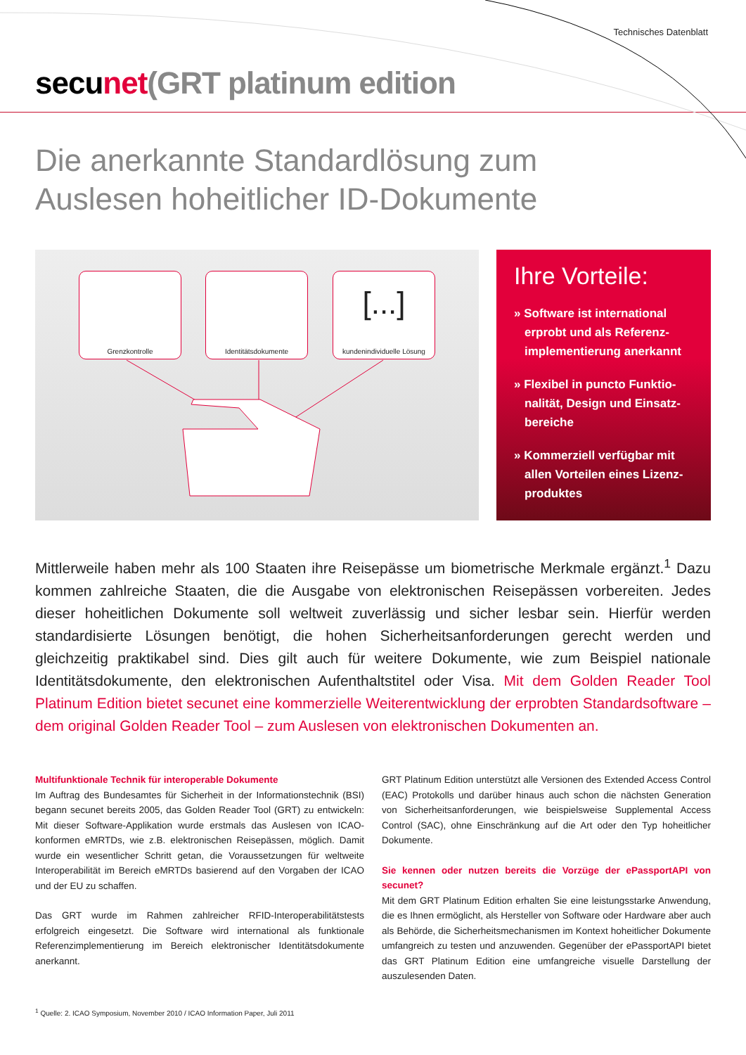Technisches Datenblatt
secu net(GRT platinum edition
Die anerkannte Standardlösung zum
Auslesen hoheitlicher ID-Dokumente
Grenzkontrolle Identitätsdokumente
[...]
kundenindividuelle Lösung
Ihre Vorteile:
» Software ist international erprobt und als Referenz­implementierung anerkannt
» Flexibel in puncto Funktio­nalität, Design und Einsatz­bereiche
» Kommerziell verfügbar mit allen Vorteilen eines Lizenz­produktes
Mittlerweile haben mehr als 100 Staaten ihre Reisepässe um biometrische Merkmale ergänzt.<sup>1</sup> Dazu kommen zahlreiche Staaten, die die Ausgabe von elektronischen Reise­pässen vorbereiten. Jedes dieser hoheitlichen Dokumente soll weltweit zuverlässig und sicher lesbar sein. Hierfür werden standardisierte Lösungen benötigt, die hohen Sicherheitsanforderungen gerecht werden und gleichzeitig praktikabel sind. Dies gilt auch für weitere Dokumente, wie zum Beispiel nationale Identitätsdokumente, den elek­tronischen Aufenthaltstitel oder Visa. Mit dem Golden Reader Tool Platinum Edition bietet secunet eine kommerzielle Weiterentwicklung der erprobten Standardsoftware – dem original Golden Reader Tool – zum Auslesen von elektronischen Dokumenten an.
Multifunktionale Technik für interoperable Dokumente
Im Auftrag des Bundesamtes für Sicherheit in der Informationstechnik (BSI) begann secunet bereits 2005, das Golden Reader Tool (GRT) zu entwickeln: Mit dieser Software-Applikation wurde erstmals das Auslesen von ICAO-konformen eMRTDs, wie z.B. elektronischen Reisepässen, möglich. Damit wurde ein wesentlicher Schritt getan, die Voraussetzungen für weltweite Interoperabilität im Bereich eMRTDs basierend auf den Vor­gaben der ICAO und der EU zu schaffen.
Das GRT wurde im Rahmen zahlreicher RFID-Interoperabilitätstests erfolgreich eingesetzt. Die Software wird international als funktionale Referenzimplementierung im Bereich elektronischer Identitätsdokumente anerkannt.
GRT Platinum Edition unterstützt alle Versionen des Extended Access Control (EAC) Protokolls und darüber hinaus auch schon die nächsten Ge­neration von Sicherheitsanforderungen, wie beispielsweise Supplemental Access Control (SAC), ohne Einschränkung auf die Art oder den Typ hoheitlicher Dokumente.
Sie kennen oder nutzen bereits die Vorzüge der ePassportAPI von secunet?
Mit dem GRT Platinum Edition erhalten Sie eine leistungsstarke Anwen­dung, die es Ihnen ermöglicht, als Hersteller von Software oder Hardware aber auch als Behörde, die Sicherheitsmechanismen im Kontext hoheit­licher Dokumente umfangreich zu testen und anzuwenden. Gegenüber der ePassportAPI bietet das GRT Platinum Edition eine umfangreiche visuelle Darstellung der auszulesenden Daten.
<sup>1</sup> Quelle: 2. ICAO Symposium, November 2010 / ICAO Information Paper, Juli 2011